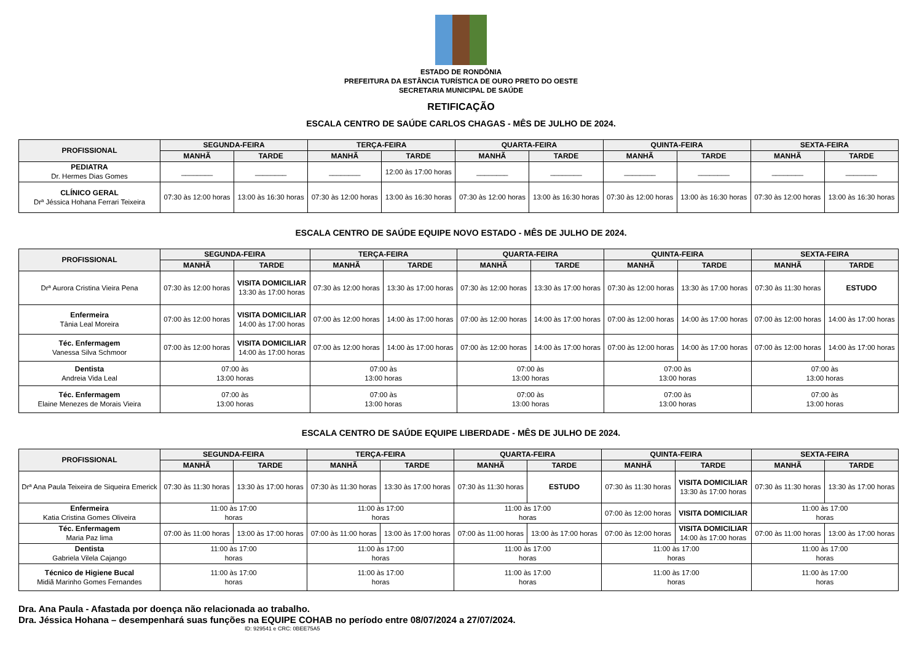ESTADO DE RONDÔNIA
PREFEITURA DA ESTÂNCIA TURÍSTICA DE OURO PRETO DO OESTE
SECRETARIA MUNICIPAL DE SAÚDE
RETIFICAÇÃO
ESCALA CENTRO DE SAÚDE CARLOS CHAGAS - MÊS DE JULHO DE 2024.
| PROFISSIONAL | SEGUNDA-FEIRA | | TERÇA-FEIRA | | QUARTA-FEIRA | | QUINTA-FEIRA | | SEXTA-FEIRA | |
| --- | --- | --- | --- | --- | --- | --- | --- | --- | --- | --- |
| | MANHÃ | TARDE | MANHÃ | TARDE | MANHÃ | TARDE | MANHÃ | TARDE | MANHÃ | TARDE |
| PEDIATRA Dr. Hermes Dias Gomes | ________ | ________ | ________ | 12:00 às 17:00 horas | ________ | ________ | ________ | ________ | ________ | ________ |
| CLÍNICO GERAL Drª Jéssica Hohana Ferrari Teixeira | 07:30 às 12:00 horas | 13:00 às 16:30 horas | 07:30 às 12:00 horas | 13:00 às 16:30 horas | 07:30 às 12:00 horas | 13:00 às 16:30 horas | 07:30 às 12:00 horas | 13:00 às 16:30 horas | 07:30 às 12:00 horas | 13:00 às 16:30 horas |
ESCALA CENTRO DE SAÚDE EQUIPE NOVO ESTADO - MÊS DE JULHO DE 2024.
| PROFISSIONAL | SEGUNDA-FEIRA | | TERÇA-FEIRA | | QUARTA-FEIRA | | QUINTA-FEIRA | | SEXTA-FEIRA | |
| --- | --- | --- | --- | --- | --- | --- | --- | --- | --- | --- |
| | MANHÃ | TARDE | MANHÃ | TARDE | MANHÃ | TARDE | MANHÃ | TARDE | MANHÃ | TARDE |
| Drª Aurora Cristina Vieira Pena | 07:30 às 12:00 horas | VISITA DOMICILIAR 13:30 às 17:00 horas | 07:30 às 12:00 horas | 13:30 às 17:00 horas | 07:30 às 12:00 horas | 13:30 às 17:00 horas | 07:30 às 12:00 horas | 13:30 às 17:00 horas | 07:30 às 11:30 horas | ESTUDO |
| Enfermeira Tânia Leal Moreira | 07:00 às 12:00 horas | VISITA DOMICILIAR 14:00 às 17:00 horas | 07:00 às 12:00 horas | 14:00 às 17:00 horas | 07:00 às 12:00 horas | 14:00 às 17:00 horas | 07:00 às 12:00 horas | 14:00 às 17:00 horas | 07:00 às 12:00 horas | 14:00 às 17:00 horas |
| Téc. Enfermagem Vanessa Silva Schmoor | 07:00 às 12:00 horas | VISITA DOMICILIAR 14:00 às 17:00 horas | 07:00 às 12:00 horas | 14:00 às 17:00 horas | 07:00 às 12:00 horas | 14:00 às 17:00 horas | 07:00 às 12:00 horas | 14:00 às 17:00 horas | 07:00 às 12:00 horas | 14:00 às 17:00 horas |
| Dentista Andreia Vida Leal | 07:00 às 13:00 horas | | 07:00 às 13:00 horas | | 07:00 às 13:00 horas | | 07:00 às 13:00 horas | | 07:00 às 13:00 horas | |
| Téc. Enfermagem Elaine Menezes de Morais Vieira | 07:00 às 13:00 horas | | 07:00 às 13:00 horas | | 07:00 às 13:00 horas | | 07:00 às 13:00 horas | | 07:00 às 13:00 horas | |
ESCALA CENTRO DE SAÚDE EQUIPE LIBERDADE - MÊS DE JULHO DE 2024.
| PROFISSIONAL | SEGUNDA-FEIRA | | TERÇA-FEIRA | | QUARTA-FEIRA | | QUINTA-FEIRA | | SEXTA-FEIRA | |
| --- | --- | --- | --- | --- | --- | --- | --- | --- | --- | --- |
| | MANHÃ | TARDE | MANHÃ | TARDE | MANHÃ | TARDE | MANHÃ | TARDE | MANHÃ | TARDE |
| Drª Ana Paula Teixeira de Siqueira Emerick | 07:30 às 11:30 horas | 13:30 às 17:00 horas | 07:30 às 11:30 horas | 13:30 às 17:00 horas | 07:30 às 11:30 horas | ESTUDO | 07:30 às 11:30 horas | VISITA DOMICILIAR 13:30 às 17:00 horas | 07:30 às 11:30 horas | 13:30 às 17:00 horas |
| Enfermeira Katia Cristina Gomes Oliveira | 11:00 às 17:00 horas | | 11:00 às 17:00 horas | | 11:00 às 17:00 horas | | 07:00 às 12:00 horas | VISITA DOMICILIAR | 11:00 às 17:00 horas | |
| Téc. Enfermagem Maria Paz lima | 07:00 às 11:00 horas | 13:00 às 17:00 horas | 07:00 às 11:00 horas | 13:00 às 17:00 horas | 07:00 às 11:00 horas | 13:00 às 17:00 horas | 07:00 às 12:00 horas | VISITA DOMICILIAR 14:00 às 17:00 horas | 07:00 às 11:00 horas | 13:00 às 17:00 horas |
| Dentista Gabriela Vilela Cajango | 11:00 às 17:00 horas | | 11:00 às 17:00 horas | | 11:00 às 17:00 horas | | 11:00 às 17:00 horas | | 11:00 às 17:00 horas | |
| Técnico de Higiene Bucal Midiã Marinho Gomes Fernandes | 11:00 às 17:00 horas | | 11:00 às 17:00 horas | | 11:00 às 17:00 horas | | 11:00 às 17:00 horas | | 11:00 às 17:00 horas | |
Dra. Ana Paula - Afastada por doença não relacionada ao trabalho.
Dra. Jéssica Hohana – desempenhará suas funções na EQUIPE COHAB no período entre 08/07/2024 a 27/07/2024.
ID: 929541 e CRC: 0BEE75A5